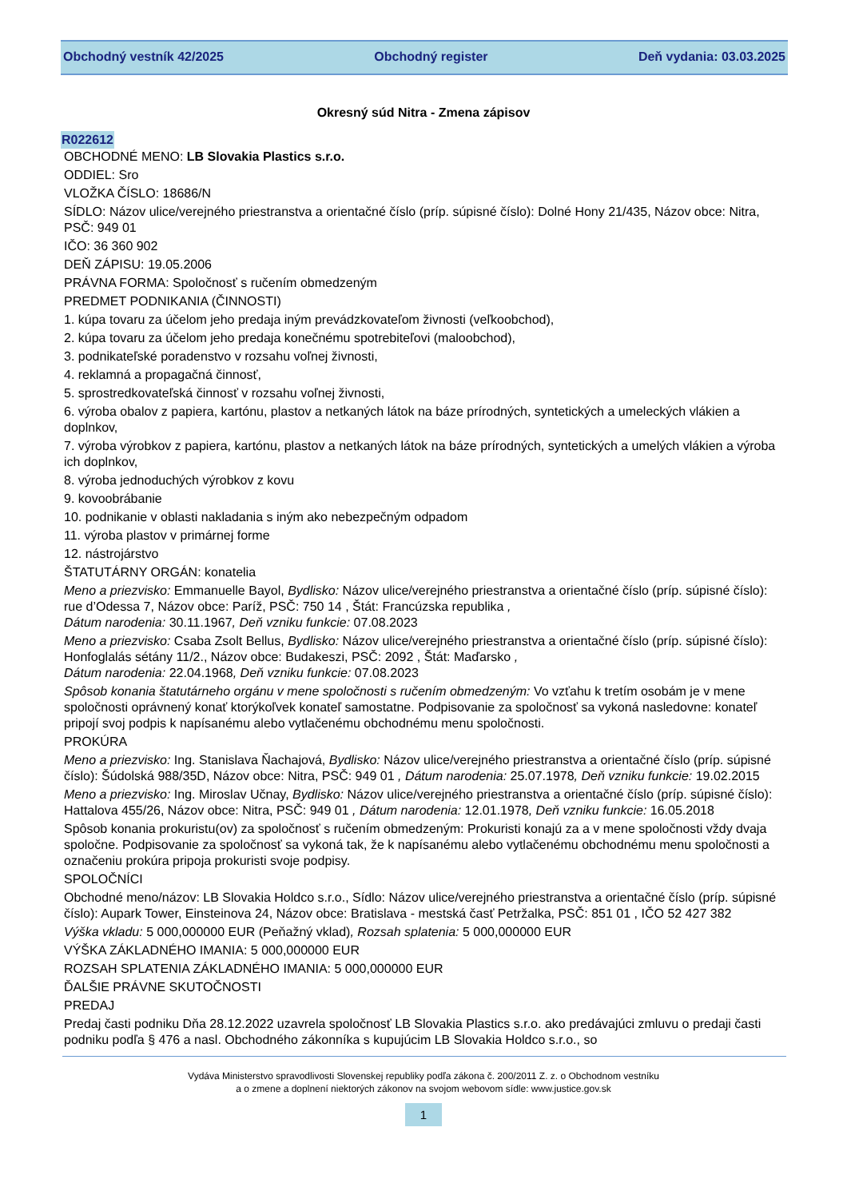Obchodný vestník 42/2025 Obchodný register Deň vydania: 03.03.2025
Okresný súd Nitra - Zmena zápisov
R022612
OBCHODNÉ MENO: LB Slovakia Plastics s.r.o.
ODDIEL: Sro
VLOŽKA ČÍSLO: 18686/N
SÍDLO: Názov ulice/verejného priestranstva a orientačné číslo (príp. súpisné číslo): Dolné Hony 21/435, Názov obce: Nitra, PSČ: 949 01
IČO: 36 360 902
DEŇ ZÁPISU: 19.05.2006
PRÁVNA FORMA: Spoločnosť s ručením obmedzeným
PREDMET PODNIKANIA (ČINNOSTI)
1. kúpa tovaru za účelom jeho predaja iným prevádzkovateľom živnosti (veľkoobchod),
2. kúpa tovaru za účelom jeho predaja konečnému spotrebiteľovi (maloobchod),
3. podnikateľské poradenstvo v rozsahu voľnej živnosti,
4. reklamná a propagačná činnosť,
5. sprostredkovateľská činnosť v rozsahu voľnej živnosti,
6. výroba obalov z papiera, kartónu, plastov a netkaných látok na báze prírodných, syntetických a umeleckých vlákien a doplnkov,
7. výroba výrobkov z papiera, kartónu, plastov a netkaných látok na báze prírodných, syntetických a umelých vlákien a výroba ich doplnkov,
8. výroba jednoduchých výrobkov z kovu
9. kovoobrábanie
10. podnikanie v oblasti nakladania s iným ako nebezpečným odpadom
11. výroba plastov v primárnej forme
12. nástrojárstvo
ŠTATUTÁRNY ORGÁN: konatelia
Meno a priezvisko: Emmanuelle Bayol, Bydlisko: Názov ulice/verejného priestranstva a orientačné číslo (príp. súpisné číslo): rue d’Odessa 7, Názov obce: Paríž, PSČ: 750 14 , Štát: Francúzska republika ,
Dátum narodenia: 30.11.1967, Deň vzniku funkcie: 07.08.2023
Meno a priezvisko: Csaba Zsolt Bellus, Bydlisko: Názov ulice/verejného priestranstva a orientačné číslo (príp. súpisné číslo): Honfoglalás sétány 11/2., Názov obce: Budakeszi, PSČ: 2092 , Štát: Maďarsko ,
Dátum narodenia: 22.04.1968, Deň vzniku funkcie: 07.08.2023
Spôsob konania štatutárneho orgánu v mene spoločnosti s ručením obmedzeným: Vo vzťahu k tretím osobám je v mene spoločnosti oprávnený konať ktorýkoľvek konateľ samostatne. Podpisovanie za spoločnosť sa vykoná nasledovne: konateľ pripojí svoj podpis k napísanému alebo vytlačenému obchodnému menu spoločnosti.
PROKÚRA
Meno a priezvisko: Ing. Stanislava Ňachajová, Bydlisko: Názov ulice/verejného priestranstva a orientačné číslo (príp. súpisné číslo): Šúdolská 988/35D, Názov obce: Nitra, PSČ: 949 01 , Dátum narodenia: 25.07.1978, Deň vzniku funkcie: 19.02.2015
Meno a priezvisko: Ing. Miroslav Učnay, Bydlisko: Názov ulice/verejného priestranstva a orientačné číslo (príp. súpisné číslo): Hattalova 455/26, Názov obce: Nitra, PSČ: 949 01 , Dátum narodenia: 12.01.1978, Deň vzniku funkcie: 16.05.2018
Spôsob konania prokuristu(ov) za spoločnosť s ručením obmedzeným: Prokuristi konajú za a v mene spoločnosti vždy dvaja spoločne. Podpisovanie za spoločnosť sa vykoná tak, že k napísanému alebo vytlačenému obchodnému menu spoločnosti a označeniu prokúra pripoja prokuristi svoje podpisy.
SPOLOČNÍCI
Obchodné meno/názov: LB Slovakia Holdco s.r.o., Sídlo: Názov ulice/verejného priestranstva a orientačné číslo (príp. súpisné číslo): Aupark Tower, Einsteinova 24, Názov obce: Bratislava - mestská časť Petržalka, PSČ: 851 01 , IČO 52 427 382
Výška vkladu: 5 000,000000 EUR (Peňažný vklad), Rozsah splatenia: 5 000,000000 EUR
VÝŠKA ZÁKLADNÉHO IMANIA: 5 000,000000 EUR
ROZSAH SPLATENIA ZÁKLADNÉHO IMANIA: 5 000,000000 EUR
ĎALŠIE PRÁVNE SKUTOČNOSTI
PREDAJ
Predaj časti podniku Dňa 28.12.2022 uzavrela spoločnosť LB Slovakia Plastics s.r.o. ako predávajúci zmluvu o predaji časti podniku podľa § 476 a nasl. Obchodného zákonníka s kupujúcim LB Slovakia Holdco s.r.o., so
Vydáva Ministerstvo spravodlivosti Slovenskej republiky podľa zákona č. 200/2011 Z. z. o Obchodnom vestníku
a o zmene a doplnení niektorých zákonov na svojom webovom sídle: www.justice.gov.sk
1